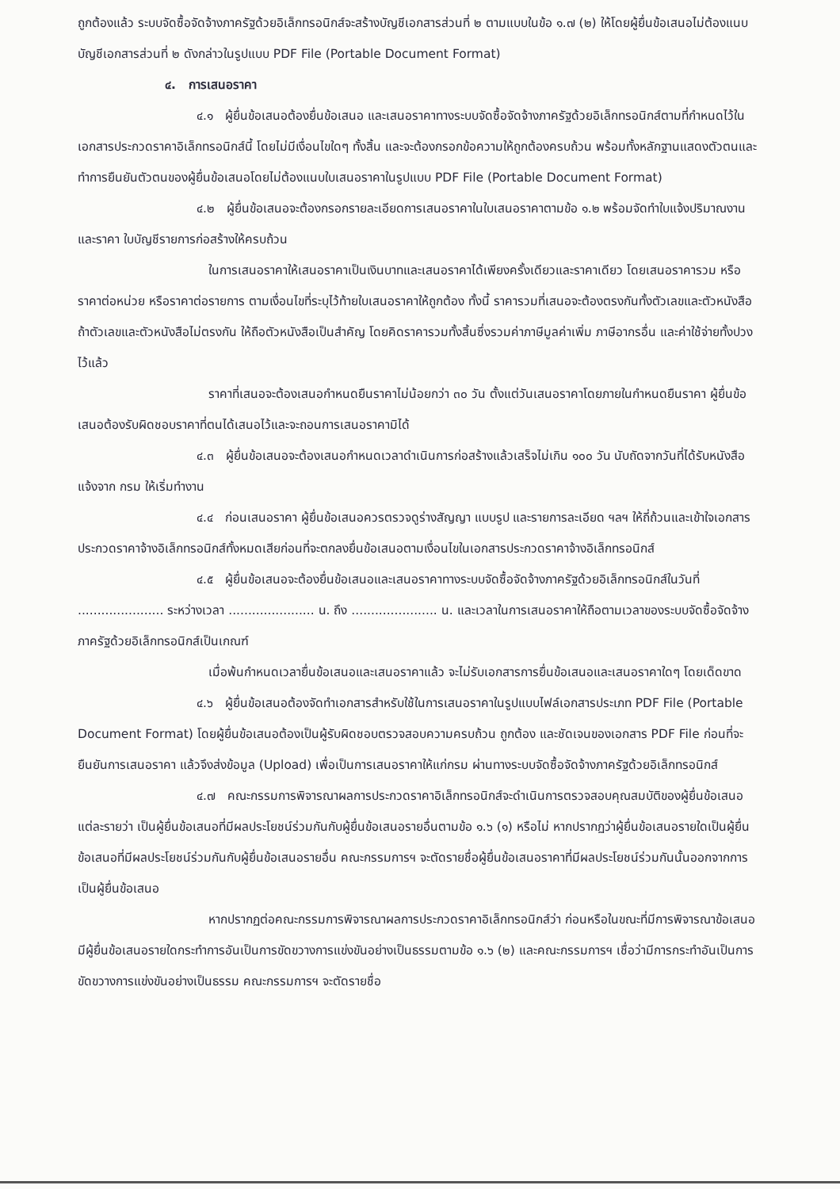ถูกต้องแล้ว ระบบจัดซื้อจัดจ้างภาครัฐด้วยอิเล็กทรอนิกส์จะสร้างบัญชีเอกสารส่วนที่ ๒ ตามแบบในข้อ ๑.๗ (๒) ให้โดยผู้ยื่นข้อเสนอไม่ต้องแนบบัญชีเอกสารส่วนที่ ๒ ดังกล่าวในรูปแบบ PDF File (Portable Document Format)
๔. การเสนอราคา
๔.๑ ผู้ยื่นข้อเสนอต้องยื่นข้อเสนอ และเสนอราคาทางระบบจัดซื้อจัดจ้างภาครัฐด้วยอิเล็กทรอนิกส์ตามที่กำหนดไว้ในเอกสารประกวดราคาอิเล็กทรอนิกส์นี้ โดยไม่มีเงื่อนไขใดๆ ทั้งสิ้น และจะต้องกรอกข้อความให้ถูกต้องครบถ้วน พร้อมทั้งหลักฐานแสดงตัวตนและทำการยืนยันตัวตนของผู้ยื่นข้อเสนอโดยไม่ต้องแนบใบเสนอราคาในรูปแบบ PDF File (Portable Document Format)
๔.๒ ผู้ยื่นข้อเสนอจะต้องกรอกรายละเอียดการเสนอราคาในใบเสนอราคาตามข้อ ๑.๒ พร้อมจัดทำใบแจ้งปริมาณงานและราคา ใบบัญชีรายการก่อสร้างให้ครบถ้วน
ในการเสนอราคาให้เสนอราคาเป็นเงินบาทและเสนอราคาได้เพียงครั้งเดียวและราคาเดียว โดยเสนอราคารวม หรือราคาต่อหน่วย หรือราคาต่อรายการ ตามเงื่อนไขที่ระบุไว้ท้ายใบเสนอราคาให้ถูกต้อง ทั้งนี้ ราคารวมที่เสนอจะต้องตรงกันทั้งตัวเลขและตัวหนังสือ ถ้าตัวเลขและตัวหนังสือไม่ตรงกัน ให้ถือตัวหนังสือเป็นสำคัญ โดยคิดราคารวมทั้งสิ้นซึ่งรวมค่าภาษีมูลค่าเพิ่ม ภาษีอากรอื่น และค่าใช้จ่ายทั้งปวงไว้แล้ว
ราคาที่เสนอจะต้องเสนอกำหนดยืนราคาไม่น้อยกว่า ๓๐ วัน ตั้งแต่วันเสนอราคาโดยภายในกำหนดยืนราคา ผู้ยื่นข้อเสนอต้องรับผิดชอบราคาที่ตนได้เสนอไว้และจะถอนการเสนอราคามิได้
๔.๓ ผู้ยื่นข้อเสนอจะต้องเสนอกำหนดเวลาดำเนินการก่อสร้างแล้วเสร็จไม่เกิน ๑๐๐ วัน นับถัดจากวันที่ได้รับหนังสือแจ้งจาก กรม ให้เริ่มทำงาน
๔.๔ ก่อนเสนอราคา ผู้ยื่นข้อเสนอควรตรวจดูร่างสัญญา แบบรูป และรายการละเอียด ฯลฯ ให้ถี่ถ้วนและเข้าใจเอกสารประกวดราคาจ้างอิเล็กทรอนิกส์ทั้งหมดเสียก่อนที่จะตกลงยื่นข้อเสนอตามเงื่อนไขในเอกสารประกวดราคาจ้างอิเล็กทรอนิกส์
๔.๕ ผู้ยื่นข้อเสนอจะต้องยื่นข้อเสนอและเสนอราคาทางระบบจัดซื้อจัดจ้างภาครัฐด้วยอิเล็กทรอนิกส์ในวันที่ ...................... ระหว่างเวลา ...................... น. ถึง ...................... น. และเวลาในการเสนอราคาให้ถือตามเวลาของระบบจัดซื้อจัดจ้างภาครัฐด้วยอิเล็กทรอนิกส์เป็นเกณฑ์
เมื่อพ้นกำหนดเวลายื่นข้อเสนอและเสนอราคาแล้ว จะไม่รับเอกสารการยื่นข้อเสนอและเสนอราคาใดๆ โดยเด็ดขาด
๔.๖ ผู้ยื่นข้อเสนอต้องจัดทำเอกสารสำหรับใช้ในการเสนอราคาในรูปแบบไฟล์เอกสารประเภท PDF File (Portable Document Format) โดยผู้ยื่นข้อเสนอต้องเป็นผู้รับผิดชอบตรวจสอบความครบถ้วน ถูกต้อง และชัดเจนของเอกสาร PDF File ก่อนที่จะยืนยันการเสนอราคา แล้วจึงส่งข้อมูล (Upload) เพื่อเป็นการเสนอราคาให้แก่กรม ผ่านทางระบบจัดซื้อจัดจ้างภาครัฐด้วยอิเล็กทรอนิกส์
๔.๗ คณะกรรมการพิจารณาผลการประกวดราคาอิเล็กทรอนิกส์จะดำเนินการตรวจสอบคุณสมบัติของผู้ยื่นข้อเสนอแต่ละรายว่า เป็นผู้ยื่นข้อเสนอที่มีผลประโยชน์ร่วมกันกับผู้ยื่นข้อเสนอรายอื่นตามข้อ ๑.๖ (๑) หรือไม่ หากปรากฏว่าผู้ยื่นข้อเสนอรายใดเป็นผู้ยื่นข้อเสนอที่มีผลประโยชน์ร่วมกันกับผู้ยื่นข้อเสนอรายอื่น คณะกรรมการฯ จะตัดรายชื่อผู้ยื่นข้อเสนอราคาที่มีผลประโยชน์ร่วมกันนั้นออกจากการเป็นผู้ยื่นข้อเสนอ
หากปรากฏต่อคณะกรรมการพิจารณาผลการประกวดราคาอิเล็กทรอนิกส์ว่า ก่อนหรือในขณะที่มีการพิจารณาข้อเสนอ มีผู้ยื่นข้อเสนอรายใดกระทำการอันเป็นการขัดขวางการแข่งขันอย่างเป็นธรรมตามข้อ ๑.๖ (๒) และคณะกรรมการฯ เชื่อว่ามีการกระทำอันเป็นการขัดขวางการแข่งขันอย่างเป็นธรรม คณะกรรมการฯ จะตัดรายชื่อ